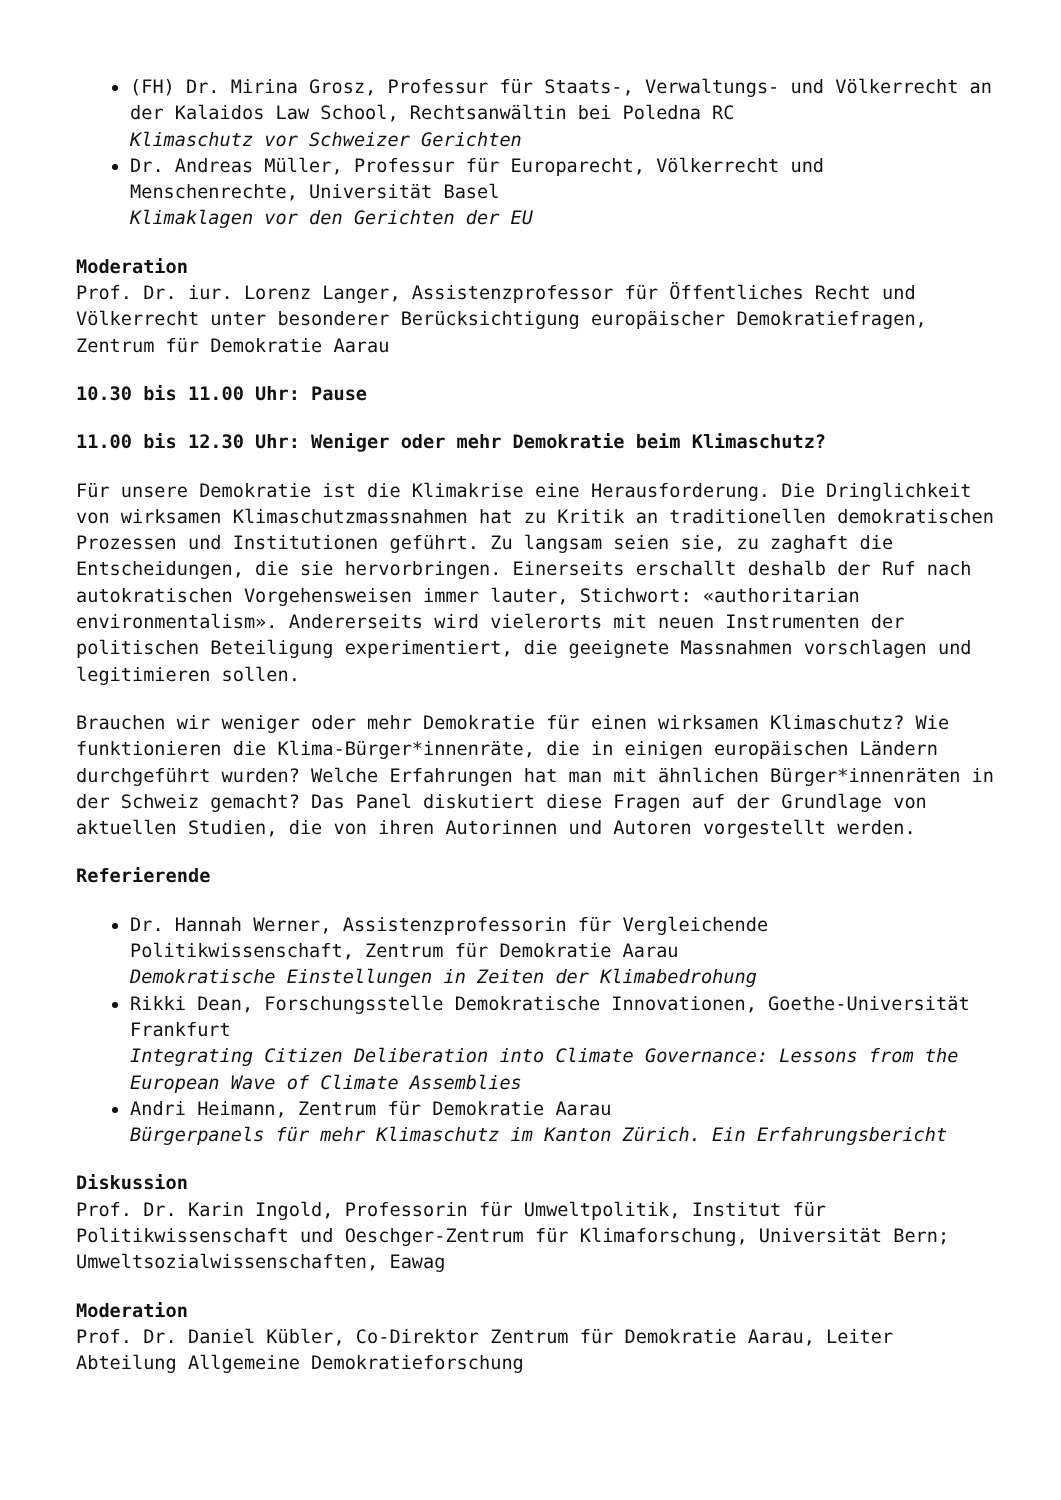(FH) Dr. Mirina Grosz, Professur für Staats-, Verwaltungs- und Völkerrecht an der Kalaidos Law School, Rechtsanwältin bei Poledna RC
Klimaschutz vor Schweizer Gerichten
Dr. Andreas Müller, Professur für Europarecht, Völkerrecht und Menschenrechte, Universität Basel
Klimaklagen vor den Gerichten der EU
Moderation
Prof. Dr. iur. Lorenz Langer, Assistenzprofessor für Öffentliches Recht und Völkerrecht unter besonderer Berücksichtigung europäischer Demokratiefragen, Zentrum für Demokratie Aarau
10.30 bis 11.00 Uhr: Pause
11.00 bis 12.30 Uhr: Weniger oder mehr Demokratie beim Klimaschutz?
Für unsere Demokratie ist die Klimakrise eine Herausforderung. Die Dringlichkeit von wirksamen Klimaschutzmassnahmen hat zu Kritik an traditionellen demokratischen Prozessen und Institutionen geführt. Zu langsam seien sie, zu zaghaft die Entscheidungen, die sie hervorbringen. Einerseits erschallt deshalb der Ruf nach autokratischen Vorgehensweisen immer lauter, Stichwort: «authoritarian environmentalism». Andererseits wird vielerorts mit neuen Instrumenten der politischen Beteiligung experimentiert, die geeignete Massnahmen vorschlagen und legitimieren sollen.
Brauchen wir weniger oder mehr Demokratie für einen wirksamen Klimaschutz? Wie funktionieren die Klima-Bürger*innenräte, die in einigen europäischen Ländern durchgeführt wurden? Welche Erfahrungen hat man mit ähnlichen Bürger*innenräten in der Schweiz gemacht? Das Panel diskutiert diese Fragen auf der Grundlage von aktuellen Studien, die von ihren Autorinnen und Autoren vorgestellt werden.
Referierende
Dr. Hannah Werner, Assistenzprofessorin für Vergleichende Politikwissenschaft, Zentrum für Demokratie Aarau
Demokratische Einstellungen in Zeiten der Klimabedrohung
Rikki Dean, Forschungsstelle Demokratische Innovationen, Goethe-Universität Frankfurt
Integrating Citizen Deliberation into Climate Governance: Lessons from the European Wave of Climate Assemblies
Andri Heimann, Zentrum für Demokratie Aarau
Bürgerpanels für mehr Klimaschutz im Kanton Zürich. Ein Erfahrungsbericht
Diskussion
Prof. Dr. Karin Ingold, Professorin für Umweltpolitik, Institut für Politikwissenschaft und Oeschger-Zentrum für Klimaforschung, Universität Bern; Umweltsozialwissenschaften, Eawag
Moderation
Prof. Dr. Daniel Kübler, Co-Direktor Zentrum für Demokratie Aarau, Leiter Abteilung Allgemeine Demokratieforschung